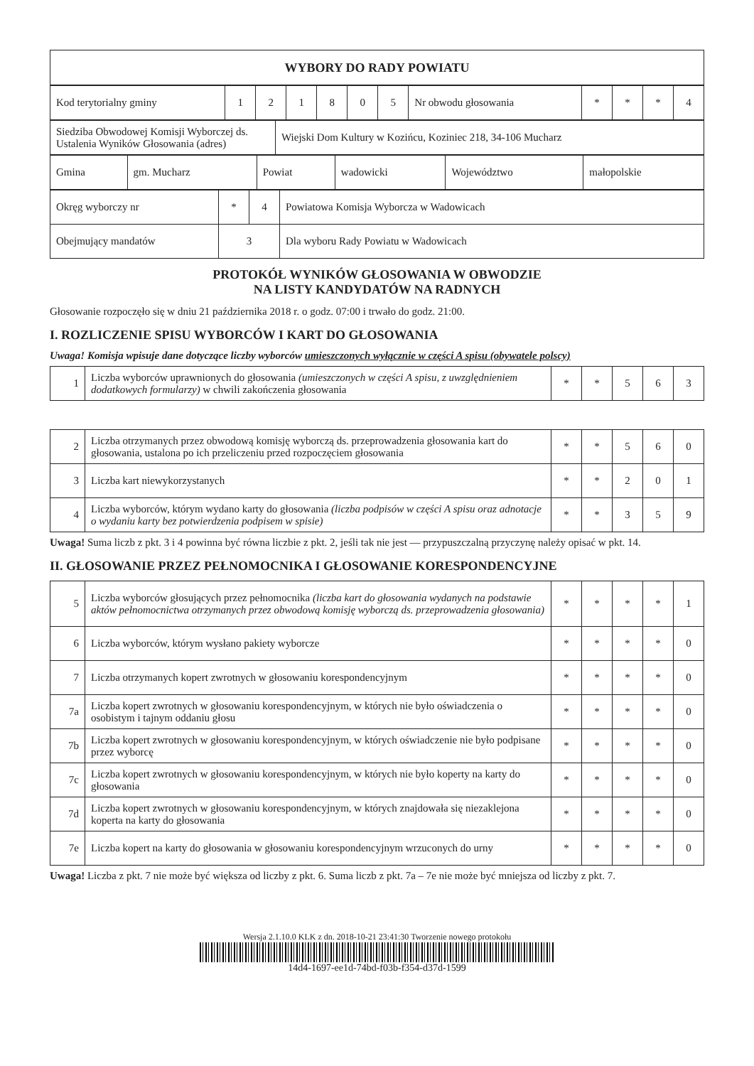| WYBORY DO RADY POWIATU |
| Kod terytorialny gminy | 1 | 2 | 1 | 8 | 0 | 5 | Nr obwodu głosowania | * | * | * | 4 |
| Siedziba Obwodowej Komisji Wyborczej ds. Ustalenia Wyników Głosowania (adres) | Wiejski Dom Kultury w Kozińcu, Koziniec 218, 34-106 Mucharz |
| Gmina | gm. Mucharz | Powiat | wadowicki | Województwo | małopolskie |
| Okręg wyborczy nr | * | 4 | Powiatowa Komisja Wyborcza w Wadowicach |
| Obejmujący mandatów | 3 | | Dla wyboru Rady Powiatu w Wadowicach |
PROTOKÓŁ WYNIKÓW GŁOSOWANIA W OBWODZIE
NA LISTY KANDYDATÓW NA RADNYCH
Głosowanie rozpoczęło się w dniu 21 października 2018 r. o godz. 07:00 i trwało do godz. 21:00.
I. ROZLICZENIE SPISU WYBORCÓW I KART DO GŁOSOWANIA
Uwaga! Komisja wpisuje dane dotyczące liczby wyborców umieszczonych wyłącznie w części A spisu (obywatele polscy)
| 1 | Liczba wyborców uprawnionych do głosowania (umieszczonych w części A spisu, z uwzględnieniem dodatkowych formularzy) w chwili zakończenia głosowania | * | * | 5 | 6 | 3 |
| 2 | Liczba otrzymanych przez obwodową komisję wyborczą ds. przeprowadzenia głosowania kart do głosowania, ustalona po ich przeliczeniu przed rozpoczęciem głosowania | * | * | 5 | 6 | 0 |
| 3 | Liczba kart niewykorzystanych | * | * | 2 | 0 | 1 |
| 4 | Liczba wyborców, którym wydano karty do głosowania (liczba podpisów w części A spisu oraz adnotacje o wydaniu karty bez potwierdzenia podpisem w spisie) | * | * | 3 | 5 | 9 |
Uwaga! Suma liczb z pkt. 3 i 4 powinna być równa liczbie z pkt. 2, jeśli tak nie jest — przypuszczalną przyczynę należy opisać w pkt. 14.
II. GŁOSOWANIE PRZEZ PEŁNOMOCNIKA I GŁOSOWANIE KORESPONDENCYJNE
| 5 | Liczba wyborców głosujących przez pełnomocnika (liczba kart do głosowania wydanych na podstawie aktów pełnomocnictwa otrzymanych przez obwodową komisję wyborczą ds. przeprowadzenia głosowania) | * | * | * | * | 1 |
| 6 | Liczba wyborców, którym wysłano pakiety wyborcze | * | * | * | * | 0 |
| 7 | Liczba otrzymanych kopert zwrotnych w głosowaniu korespondencyjnym | * | * | * | * | 0 |
| 7a | Liczba kopert zwrotnych w głosowaniu korespondencyjnym, w których nie było oświadczenia o osobistym i tajnym oddaniu głosu | * | * | * | * | 0 |
| 7b | Liczba kopert zwrotnych w głosowaniu korespondencyjnym, w których oświadczenie nie było podpisane przez wyborcę | * | * | * | * | 0 |
| 7c | Liczba kopert zwrotnych w głosowaniu korespondencyjnym, w których nie było koperty na karty do głosowania | * | * | * | * | 0 |
| 7d | Liczba kopert zwrotnych w głosowaniu korespondencyjnym, w których znajdowała się niezaklejona koperta na karty do głosowania | * | * | * | * | 0 |
| 7e | Liczba kopert na karty do głosowania w głosowaniu korespondencyjnym wrzuconych do urny | * | * | * | * | 0 |
Uwaga! Liczba z pkt. 7 nie może być większa od liczby z pkt. 6. Suma liczb z pkt. 7a – 7e nie może być mniejsza od liczby z pkt. 7.
Wersja 2.1.10.0 KLK z dn. 2018-10-21 23:41:30 Tworzenie nowego protokołu
14d4-1697-ee1d-74bd-f03b-f354-d37d-1599